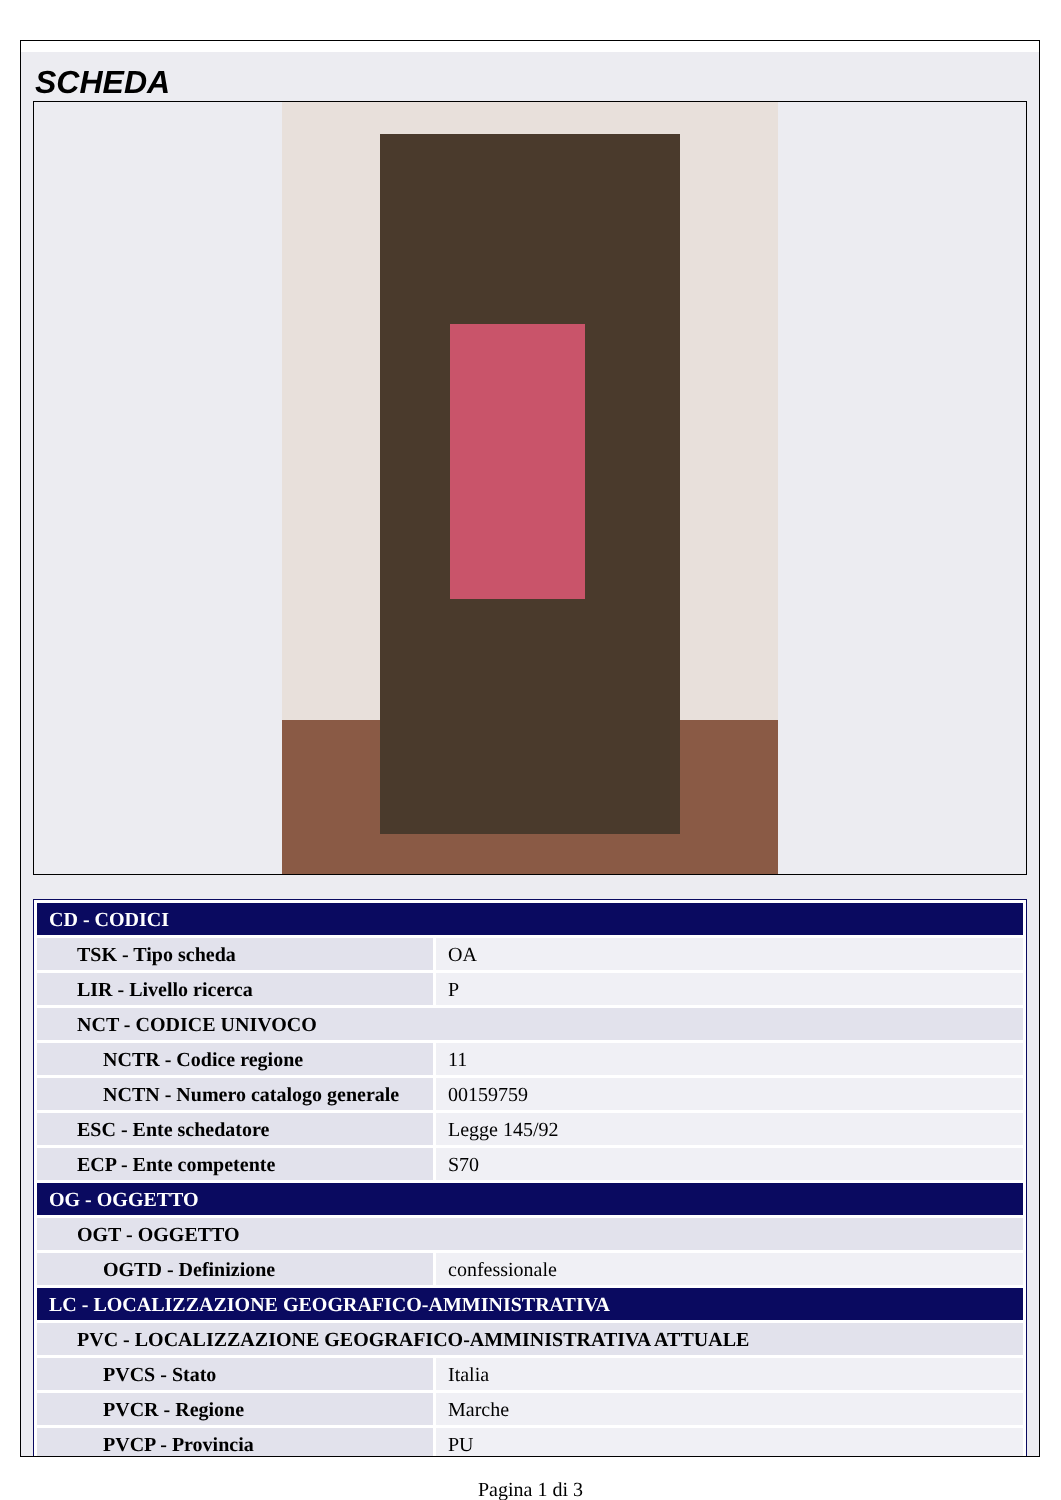SCHEDA
| CD - CODICI | |
| TSK - Tipo scheda | OA |
| LIR - Livello ricerca | P |
| NCT - CODICE UNIVOCO | |
| NCTR - Codice regione | 11 |
| NCTN - Numero catalogo generale | 00159759 |
| ESC - Ente schedatore | Legge 145/92 |
| ECP - Ente competente | S70 |
| OG - OGGETTO | |
| OGT - OGGETTO | |
| OGTD - Definizione | confessionale |
| LC - LOCALIZZAZIONE GEOGRAFICO-AMMINISTRATIVA | |
| PVC - LOCALIZZAZIONE GEOGRAFICO-AMMINISTRATIVA ATTUALE | |
| PVCS - Stato | Italia |
| PVCR - Regione | Marche |
| PVCP - Provincia | PU |
Pagina 1 di 3